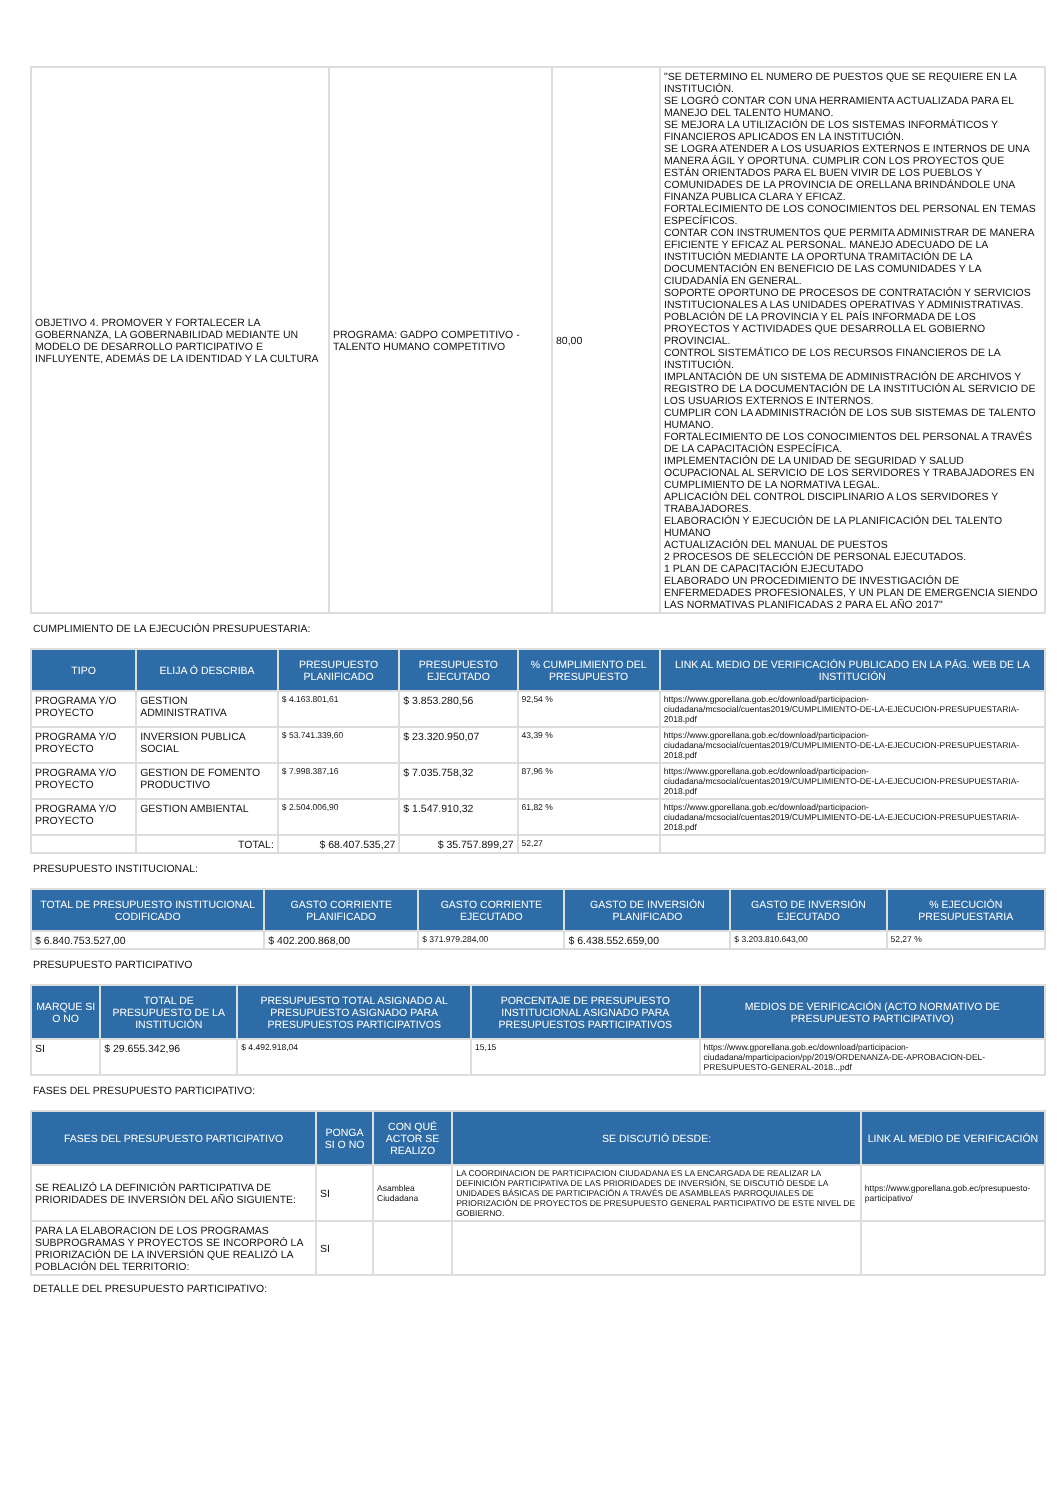| OBJETIVO 4. PROMOVER Y FORTALECER LA GOBERNANZA, LA GOBERNABILIDAD MEDIANTE UN MODELO DE DESARROLLO PARTICIPATIVO E INFLUYENTE, ADEMÁS DE LA IDENTIDAD Y LA CULTURA | PROGRAMA: GADPO COMPETITIVO - TALENTO HUMANO COMPETITIVO | 80,00 | "SE DETERMINO EL NUMERO DE PUESTOS QUE SE REQUIERE EN LA INSTITUCIÓN. SE LOGRÓ CONTAR CON UNA HERRAMIENTA ACTUALIZADA PARA EL MANEJO DEL TALENTO HUMANO. SE MEJORA LA UTILIZACIÓN DE LOS SISTEMAS INFORMÁTICOS Y FINANCIEROS APLICADOS EN LA INSTITUCIÓN. SE LOGRA ATENDER A LOS USUARIOS EXTERNOS E INTERNOS DE UNA MANERA ÁGIL Y OPORTUNA. CUMPLIR CON LOS PROYECTOS QUE ESTÁN ORIENTADOS PARA EL BUEN VIVIR DE LOS PUEBLOS Y COMUNIDADES DE LA PROVINCIA DE ORELLANA BRINDÁNDOLE UNA FINANZA PUBLICA CLARA Y EFICAZ. FORTALECIMIENTO DE LOS CONOCIMIENTOS DEL PERSONAL EN TEMAS ESPECÍFICOS. CONTAR CON INSTRUMENTOS QUE PERMITA ADMINISTRAR DE MANERA EFICIENTE Y EFICAZ AL PERSONAL. MANEJO ADECUADO DE LA INSTITUCIÓN MEDIANTE LA OPORTUNA TRAMITACIÓN DE LA DOCUMENTACIÓN EN BENEFICIO DE LAS COMUNIDADES Y LA CIUDADANÍA EN GENERAL. SOPORTE OPORTUNO DE PROCESOS DE CONTRATACIÓN Y SERVICIOS INSTITUCIONALES A LAS UNIDADES OPERATIVAS Y ADMINISTRATIVAS. POBLACIÓN DE LA PROVINCIA Y EL PAÍS INFORMADA DE LOS PROYECTOS Y ACTIVIDADES QUE DESARROLLA EL GOBIERNO PROVINCIAL. CONTROL SISTEMÁTICO DE LOS RECURSOS FINANCIEROS DE LA INSTITUCIÓN. IMPLANTACIÓN DE UN SISTEMA DE ADMINISTRACIÓN DE ARCHIVOS Y REGISTRO DE LA DOCUMENTACIÓN DE LA INSTITUCIÓN AL SERVICIO DE LOS USUARIOS EXTERNOS E INTERNOS. CUMPLIR CON LA ADMINISTRACIÓN DE LOS SUB SISTEMAS DE TALENTO HUMANO. FORTALECIMIENTO DE LOS CONOCIMIENTOS DEL PERSONAL A TRAVÉS DE LA CAPACITACIÓN ESPECÍFICA. IMPLEMENTACIÓN DE LA UNIDAD DE SEGURIDAD Y SALUD OCUPACIONAL AL SERVICIO DE LOS SERVIDORES Y TRABAJADORES EN CUMPLIMIENTO DE LA NORMATIVA LEGAL. APLICACIÓN DEL CONTROL DISCIPLINARIO A LOS SERVIDORES Y TRABAJADORES. ELABORACIÓN Y EJECUCIÓN DE LA PLANIFICACIÓN DEL TALENTO HUMANO ACTUALIZACIÓN DEL MANUAL DE PUESTOS 2 PROCESOS DE SELECCIÓN DE PERSONAL EJECUTADOS. 1 PLAN DE CAPACITACIÓN EJECUTADO ELABORADO UN PROCEDIMIENTO DE INVESTIGACIÓN DE ENFERMEDADES PROFESIONALES, Y UN PLAN DE EMERGENCIA SIENDO LAS NORMATIVAS PLANIFICADAS 2 PARA EL AÑO 2017" |
CUMPLIMIENTO DE LA EJECUCIÓN PRESUPUESTARIA:
| TIPO | ELIJA Ó DESCRIBA | PRESUPUESTO PLANIFICADO | PRESUPUESTO EJECUTADO | % CUMPLIMIENTO DEL PRESUPUESTO | LINK AL MEDIO DE VERIFICACIÓN PUBLICADO EN LA PÁG. WEB DE LA INSTITUCIÓN |
| --- | --- | --- | --- | --- | --- |
| PROGRAMA Y/O PROYECTO | GESTION ADMINISTRATIVA | $ 4.163.801,61 | $ 3.853.280,56 | 92,54 % | https://www.gporellana.gob.ec/download/participacion-ciudadana/mcsocial/cuentas2019/CUMPLIMIENTO-DE-LA-EJECUCION-PRESUPUESTARIA-2018.pdf |
| PROGRAMA Y/O PROYECTO | INVERSION PUBLICA SOCIAL | $ 53.741.339,60 | $ 23.320.950,07 | 43,39 % | https://www.gporellana.gob.ec/download/participacion-ciudadana/mcsocial/cuentas2019/CUMPLIMIENTO-DE-LA-EJECUCION-PRESUPUESTARIA-2018.pdf |
| PROGRAMA Y/O PROYECTO | GESTION DE FOMENTO PRODUCTIVO | $ 7.998.387,16 | $ 7.035.758,32 | 87,96 % | https://www.gporellana.gob.ec/download/participacion-ciudadana/mcsocial/cuentas2019/CUMPLIMIENTO-DE-LA-EJECUCION-PRESUPUESTARIA-2018.pdf |
| PROGRAMA Y/O PROYECTO | GESTION AMBIENTAL | $ 2.504.006,90 | $ 1.547.910,32 | 61,82 % | https://www.gporellana.gob.ec/download/participacion-ciudadana/mcsocial/cuentas2019/CUMPLIMIENTO-DE-LA-EJECUCION-PRESUPUESTARIA-2018.pdf |
| | TOTAL: | $ 68.407.535,27 | $ 35.757.899,27 | 52,27 | |
PRESUPUESTO INSTITUCIONAL:
| TOTAL DE PRESUPUESTO INSTITUCIONAL CODIFICADO | GASTO CORRIENTE PLANIFICADO | GASTO CORRIENTE EJECUTADO | GASTO DE INVERSIÓN PLANIFICADO | GASTO DE INVERSIÓN EJECUTADO | % EJECUCIÓN PRESUPUESTARIA |
| --- | --- | --- | --- | --- | --- |
| $ 6.840.753.527,00 | $ 402.200.868,00 | $ 371.979.284,00 | $ 6.438.552.659,00 | $ 3.203.810.643,00 | 52,27 % |
PRESUPUESTO PARTICIPATIVO
| MARQUE SI O NO | TOTAL DE PRESUPUESTO DE LA INSTITUCIÓN | PRESUPUESTO TOTAL ASIGNADO AL PRESUPUESTO ASIGNADO PARA PRESUPUESTOS PARTICIPATIVOS | PORCENTAJE DE PRESUPUESTO INSTITUCIONAL ASIGNADO PARA PRESUPUESTOS PARTICIPATIVOS | MEDIOS DE VERIFICACIÓN (ACTO NORMATIVO DE PRESUPUESTO PARTICIPATIVO) |
| --- | --- | --- | --- | --- |
| SI | $ 29.655.342,96 | $ 4.492.918,04 | 15,15 | https://www.gporellana.gob.ec/download/participacion-ciudadana/mparticipacion/pp/2019/ORDENANZA-DE-APROBACION-DEL-PRESUPUESTO-GENERAL-2018...pdf |
FASES DEL PRESUPUESTO PARTICIPATIVO:
| FASES DEL PRESUPUESTO PARTICIPATIVO | PONGA SI O NO | CON QUÉ ACTOR SE REALIZO | SE DISCUTIÓ DESDE: | LINK AL MEDIO DE VERIFICACIÓN |
| --- | --- | --- | --- | --- |
| SE REALIZÓ LA DEFINICIÓN PARTICIPATIVA DE PRIORIDADES DE INVERSIÓN DEL AÑO SIGUIENTE: | SI | Asamblea Ciudadana | LA COORDINACION DE PARTICIPACION CIUDADANA ES LA ENCARGADA DE REALIZAR LA DEFINICIÓN PARTICIPATIVA DE LAS PRIORIDADES DE INVERSIÓN, SE DISCUTIÓ DESDE LA UNIDADES BÁSICAS DE PARTICIPACIÓN A TRAVÉS DE ASAMBLEAS PARROQUIALES DE PRIORIZACIÓN DE PROYECTOS DE PRESUPUESTO GENERAL PARTICIPATIVO DE ESTE NIVEL DE GOBIERNO. | https://www.gporellana.gob.ec/presupuesto-participativo/ |
| PARA LA ELABORACION DE LOS PROGRAMAS SUBPROGRAMAS Y PROYECTOS SE INCORPORÓ LA PRIORIZACIÓN DE LA INVERSIÓN QUE REALIZÓ LA POBLACIÓN DEL TERRITORIO: | SI | | | |
DETALLE DEL PRESUPUESTO PARTICIPATIVO: